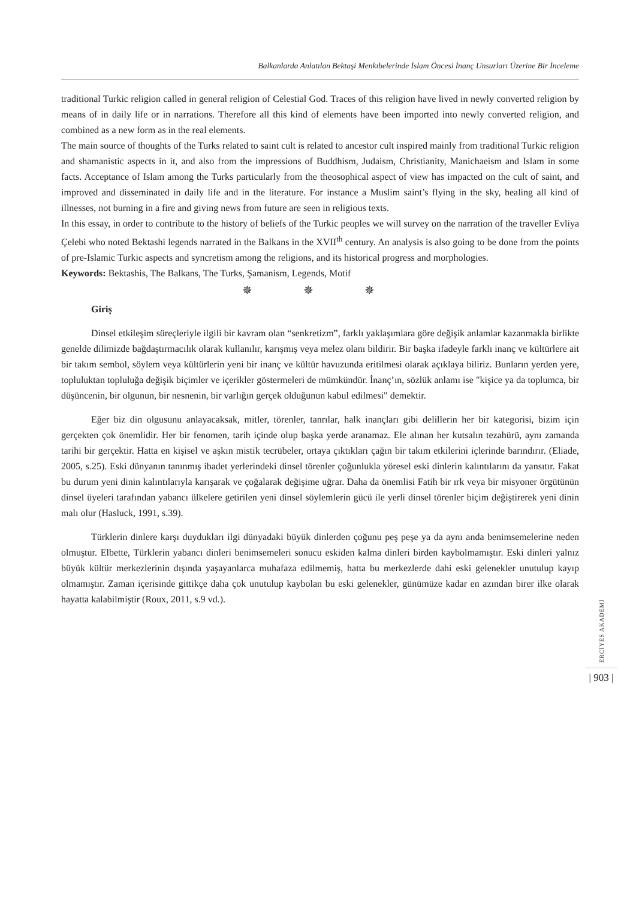Balkanlarda Anlatılan Bektaşi Menkıbelerinde İslam Öncesi İnanç Unsurları Üzerine Bir İnceleme
traditional Turkic religion called in general religion of Celestial God. Traces of this religion have lived in newly converted religion by means of in daily life or in narrations. Therefore all this kind of elements have been imported into newly converted religion, and combined as a new form as in the real elements.
The main source of thoughts of the Turks related to saint cult is related to ancestor cult inspired mainly from traditional Turkic religion and shamanistic aspects in it, and also from the impressions of Buddhism, Judaism, Christianity, Manichaeism and Islam in some facts. Acceptance of Islam among the Turks particularly from the theosophical aspect of view has impacted on the cult of saint, and improved and disseminated in daily life and in the literature. For instance a Muslim saint’s flying in the sky, healing all kind of illnesses, not burning in a fire and giving news from future are seen in religious texts.
In this essay, in order to contribute to the history of beliefs of the Turkic peoples we will survey on the narration of the traveller Evliya Çelebi who noted Bektashi legends narrated in the Balkans in the XVII<sup>th</sup> century. An analysis is also going to be done from the points of pre-Islamic Turkic aspects and syncretism among the religions, and its historical progress and morphologies.
Keywords: Bektashis, The Balkans, The Turks, Şamanism, Legends, Motif
✵ ✵ ✵
Giriş
Dinsel etkileşim süreçleriyle ilgili bir kavram olan “senkretizm”, farklı yaklaşımlara göre değişik anlamlar kazanmakla birlikte genelde dilimizde bağdaştırmacılık olarak kullanılır, karışmış veya melez olanı bildirir. Bir başka ifadeyle farklı inanç ve kültürlere ait bir takım sembol, söylem veya kültürlerin yeni bir inanç ve kültür havuzunda eritilmesi olarak açıklaya biliriz. Bunların yerden yere, topluluktan topluluğa değişik biçimler ve içerikler göstermeleri de mümkündür. İnanç’ın, sözlük anlamı ise "kişice ya da toplumca, bir düşüncenin, bir olgunun, bir nesnenin, bir varlığın gerçek olduğunun kabul edilmesi" demektir.
Eğer biz din olgusunu anlayacaksak, mitler, törenler, tanrılar, halk inançları gibi delillerin her bir kategorisi, bizim için gerçekten çok önemlidir. Her bir fenomen, tarih içinde olup başka yerde aranamaz. Ele alınan her kutsalın tezahürü, aynı zamanda tarihi bir gerçektir. Hatta en kişisel ve aşkın mistik tecrübeler, ortaya çıktıkları çağın bir takım etkilerini içlerinde barındırır. (Eliade, 2005, s.25). Eski dünyanın tanınmış ibadet yerlerindeki dinsel törenler çoğunlukla yöresel eski dinlerin kalıntılarını da yansıtır. Fakat bu durum yeni dinin kalıntılarıyla karışarak ve çoğalarak değişime uğrar. Daha da önemlisi Fatih bir ırk veya bir misyoner örgütünün dinsel üyeleri tarafından yabancı ülkelere getirilen yeni dinsel söylemlerin gücü ile yerli dinsel törenler biçim değiştirerek yeni dinin malı olur (Hasluck, 1991, s.39).
Türklerin dinlere karşı duydukları ilgi dünyadaki büyük dinlerden çoğunu peş peşe ya da aynı anda benimsemelerine neden olmuştur. Elbette, Türklerin yabancı dinleri benimsemeleri sonucu eskiden kalma dinleri birden kaybolmamıştır. Eski dinleri yalnız büyük kültür merkezlerinin dışında yaşayanlarca muhafaza edilmemiş, hatta bu merkezlerde dahi eski gelenekler unutulup kayıp olmamıştır. Zaman içerisinde gittikçe daha çok unutulup kaybolan bu eski gelenekler, günümüze kadar en azından birer ilke olarak hayatta kalabilmiştir (Roux, 2011, s.9 vd.).
ERCİYES AKADEMİ
| 903 |